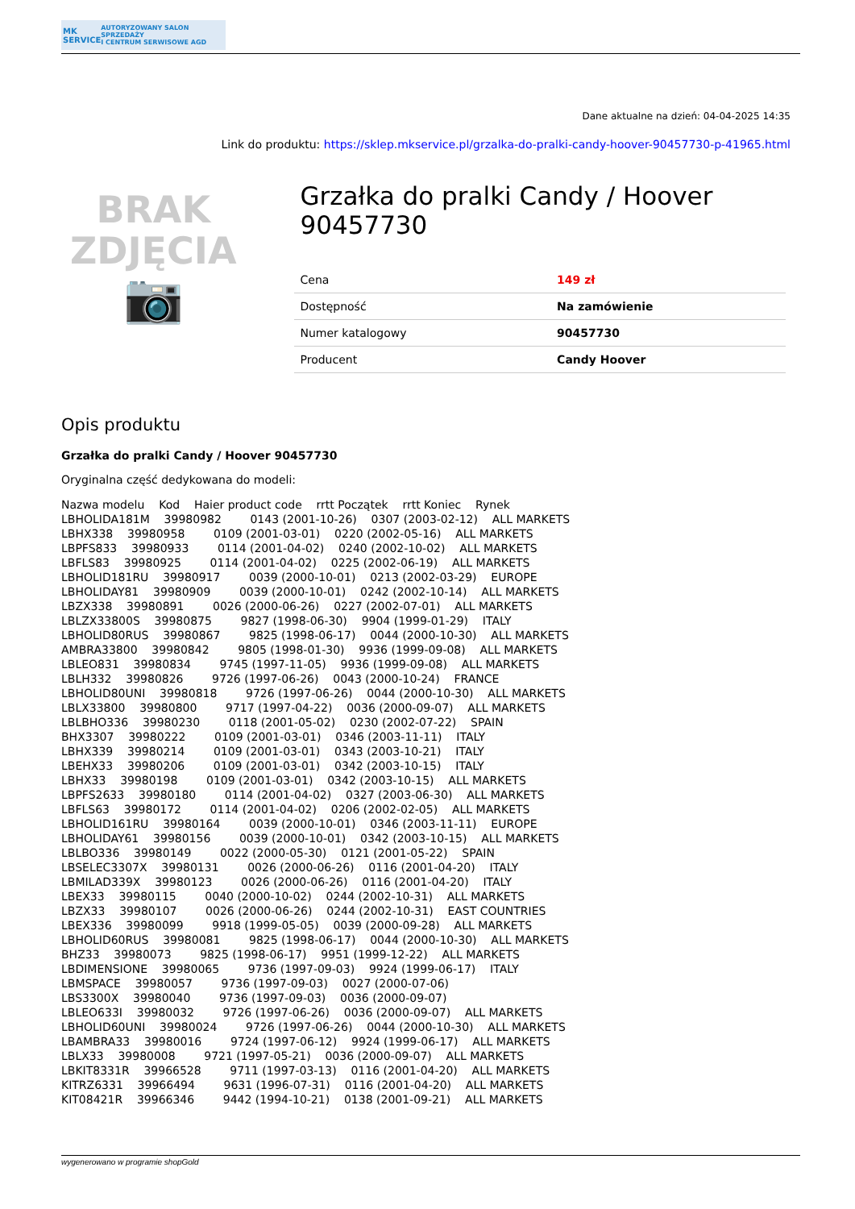MK SERVICE AUTORYZOWANY SALON SPRZEDAŻY
I CENTRUM SERWISOWE AGD
Dane aktualne na dzień: 04-04-2025 14:35
Link do produktu: https://sklep.mkservice.pl/grzalka-do-pralki-candy-hoover-90457730-p-41965.html
BRAK
ZDJĘCIA
📷
Grzałka do pralki Candy / Hoover 90457730
| Cena | 149 zł |
| Dostępność | Na zamówienie |
| Numer katalogowy | 90457730 |
| Producent | Candy Hoover |
Opis produktu
Grzałka do pralki Candy / Hoover 90457730
Oryginalna część dedykowana do modeli:
Nazwa modelu Kod Haier product code rrtt Początek rrtt Koniec Rynek LBHOLIDA181M 39980982 0143 (2001-10-26) 0307 (2003-02-12) ALL MARKETS LBHX338 39980958 0109 (2001-03-01) 0220 (2002-05-16) ALL MARKETS LBPFS833 39980933 0114 (2001-04-02) 0240 (2002-10-02) ALL MARKETS LBFLS83 39980925 0114 (2001-04-02) 0225 (2002-06-19) ALL MARKETS LBHOLID181RU 39980917 0039 (2000-10-01) 0213 (2002-03-29) EUROPE LBHOLIDAY81 39980909 0039 (2000-10-01) 0242 (2002-10-14) ALL MARKETS LBZX338 39980891 0026 (2000-06-26) 0227 (2002-07-01) ALL MARKETS LBLZX33800S 39980875 9827 (1998-06-30) 9904 (1999-01-29) ITALY LBHOLID80RUS 39980867 9825 (1998-06-17) 0044 (2000-10-30) ALL MARKETS AMBRA33800 39980842 9805 (1998-01-30) 9936 (1999-09-08) ALL MARKETS LBLEO831 39980834 9745 (1997-11-05) 9936 (1999-09-08) ALL MARKETS LBLH332 39980826 9726 (1997-06-26) 0043 (2000-10-24) FRANCE LBHOLID80UNI 39980818 9726 (1997-06-26) 0044 (2000-10-30) ALL MARKETS LBLX33800 39980800 9717 (1997-04-22) 0036 (2000-09-07) ALL MARKETS LBLBHO336 39980230 0118 (2001-05-02) 0230 (2002-07-22) SPAIN BHX3307 39980222 0109 (2001-03-01) 0346 (2003-11-11) ITALY LBHX339 39980214 0109 (2001-03-01) 0343 (2003-10-21) ITALY LBEHX33 39980206 0109 (2001-03-01) 0342 (2003-10-15) ITALY LBHX33 39980198 0109 (2001-03-01) 0342 (2003-10-15) ALL MARKETS LBPFS2633 39980180 0114 (2001-04-02) 0327 (2003-06-30) ALL MARKETS LBFLS63 39980172 0114 (2001-04-02) 0206 (2002-02-05) ALL MARKETS LBHOLID161RU 39980164 0039 (2000-10-01) 0346 (2003-11-11) EUROPE LBHOLIDAY61 39980156 0039 (2000-10-01) 0342 (2003-10-15) ALL MARKETS LBLBO336 39980149 0022 (2000-05-30) 0121 (2001-05-22) SPAIN LBSELEC3307X 39980131 0026 (2000-06-26) 0116 (2001-04-20) ITALY LBMILAD339X 39980123 0026 (2000-06-26) 0116 (2001-04-20) ITALY LBEX33 39980115 0040 (2000-10-02) 0244 (2002-10-31) ALL MARKETS LBZX33 39980107 0026 (2000-06-26) 0244 (2002-10-31) EAST COUNTRIES LBEX336 39980099 9918 (1999-05-05) 0039 (2000-09-28) ALL MARKETS LBHOLID60RUS 39980081 9825 (1998-06-17) 0044 (2000-10-30) ALL MARKETS BHZ33 39980073 9825 (1998-06-17) 9951 (1999-12-22) ALL MARKETS LBDIMENSIONE 39980065 9736 (1997-09-03) 9924 (1999-06-17) ITALY LBMSPACE 39980057 9736 (1997-09-03) 0027 (2000-07-06) LBS3300X 39980040 9736 (1997-09-03) 0036 (2000-09-07) LBLEO633I 39980032 9726 (1997-06-26) 0036 (2000-09-07) ALL MARKETS LBHOLID60UNI 39980024 9726 (1997-06-26) 0044 (2000-10-30) ALL MARKETS LBAMBRA33 39980016 9724 (1997-06-12) 9924 (1999-06-17) ALL MARKETS LBLX33 39980008 9721 (1997-05-21) 0036 (2000-09-07) ALL MARKETS LBKIT8331R 39966528 9711 (1997-03-13) 0116 (2001-04-20) ALL MARKETS KITRZ6331 39966494 9631 (1996-07-31) 0116 (2001-04-20) ALL MARKETS KIT08421R 39966346 9442 (1994-10-21) 0138 (2001-09-21) ALL MARKETS
wygenerowano w programie shopGold